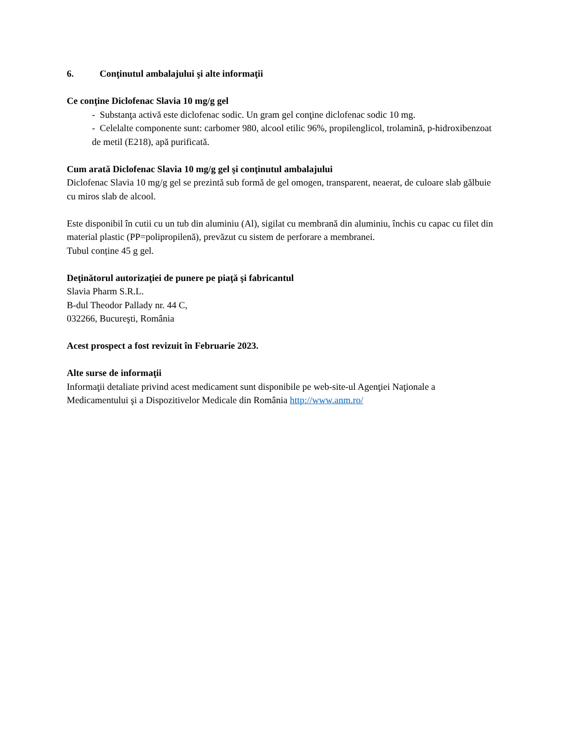6. Conţinutul ambalajului şi alte informaţii
Ce conţine Diclofenac Slavia 10 mg/g gel
- Substanţa activă este diclofenac sodic. Un gram gel conţine diclofenac sodic 10 mg.
- Celelalte componente sunt: carbomer 980, alcool etilic 96%, propilenglicol, trolamină, p-hidroxibenzoat de metil (E218), apă purificată.
Cum arată Diclofenac Slavia 10 mg/g gel şi conţinutul ambalajului
Diclofenac Slavia 10 mg/g gel se prezintă sub formă de gel omogen, transparent, neaerat, de culoare slab gălbuie cu miros slab de alcool.
Este disponibil în cutii cu un tub din aluminiu (Al), sigilat cu membrană din aluminiu, închis cu capac cu filet din material plastic (PP=polipropilenă), prevăzut cu sistem de perforare a membranei.
Tubul conține 45 g gel.
Deţinătorul autorizaţiei de punere pe piaţă şi fabricantul
Slavia Pharm S.R.L.
B-dul Theodor Pallady nr. 44 C,
032266, Bucureşti, România
Acest prospect a fost revizuit în Februarie 2023.
Alte surse de informaţii
Informaţii detaliate privind acest medicament sunt disponibile pe web-site-ul Agenţiei Naţionale a Medicamentului şi a Dispozitivelor Medicale din România http://www.anm.ro/